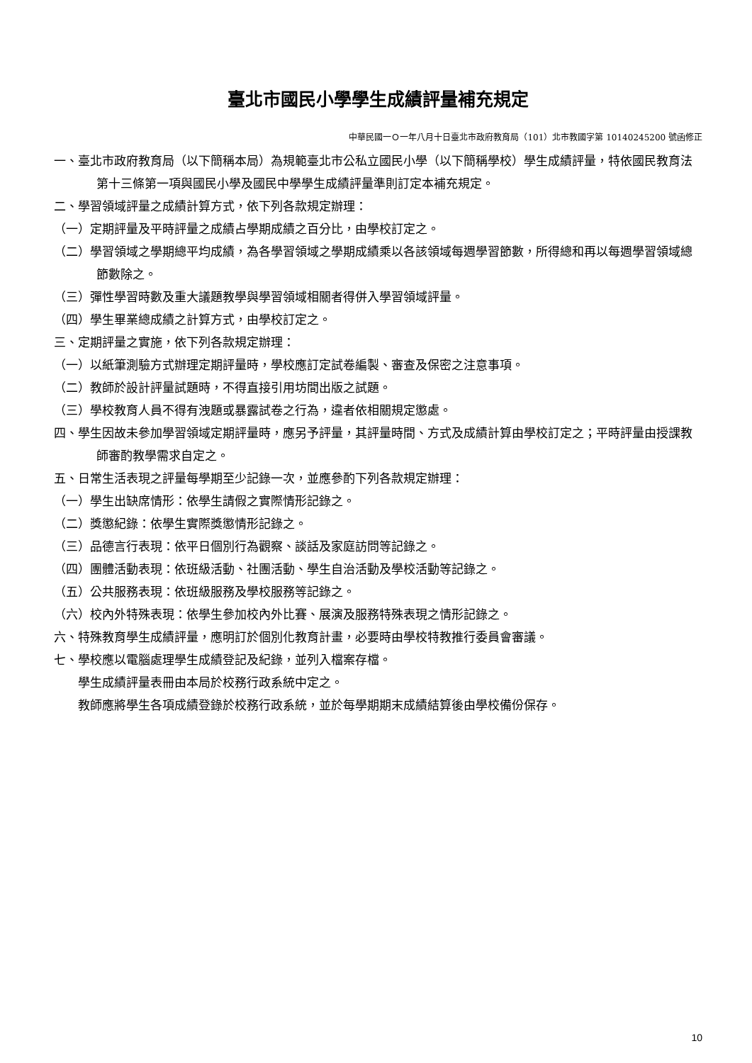臺北市國民小學學生成績評量補充規定
中華民國一Ｏ一年八月十日臺北市政府教育局（101）北市教國字第 10140245200 號函修正
一、臺北市政府教育局（以下簡稱本局）為規範臺北市公私立國民小學（以下簡稱學校）學生成績評量，特依國民教育法第十三條第一項與國民小學及國民中學學生成績評量準則訂定本補充規定。
二、學習領域評量之成績計算方式，依下列各款規定辦理：
（一）定期評量及平時評量之成績占學期成績之百分比，由學校訂定之。
（二）學習領域之學期總平均成績，為各學習領域之學期成績乘以各該領域每週學習節數，所得總和再以每週學習領域總節數除之。
（三）彈性學習時數及重大議題教學與學習領域相關者得併入學習領域評量。
（四）學生畢業總成績之計算方式，由學校訂定之。
三、定期評量之實施，依下列各款規定辦理：
（一）以紙筆測驗方式辦理定期評量時，學校應訂定試卷編製、審查及保密之注意事項。
（二）教師於設計評量試題時，不得直接引用坊間出版之試題。
（三）學校教育人員不得有洩題或暴露試卷之行為，違者依相關規定懲處。
四、學生因故未參加學習領域定期評量時，應另予評量，其評量時間、方式及成績計算由學校訂定之；平時評量由授課教師審酌教學需求自定之。
五、日常生活表現之評量每學期至少記錄一次，並應參酌下列各款規定辦理：
（一）學生出缺席情形：依學生請假之實際情形記錄之。
（二）獎懲紀錄：依學生實際獎懲情形記錄之。
（三）品德言行表現：依平日個別行為觀察、談話及家庭訪問等記錄之。
（四）團體活動表現：依班級活動、社團活動、學生自治活動及學校活動等記錄之。
（五）公共服務表現：依班級服務及學校服務等記錄之。
（六）校內外特殊表現：依學生參加校內外比賽、展演及服務特殊表現之情形記錄之。
六、特殊教育學生成績評量，應明訂於個別化教育計畫，必要時由學校特教推行委員會審議。
七、學校應以電腦處理學生成績登記及紀錄，並列入檔案存檔。
學生成績評量表冊由本局於校務行政系統中定之。
教師應將學生各項成績登錄於校務行政系統，並於每學期期末成績結算後由學校備份保存。
10